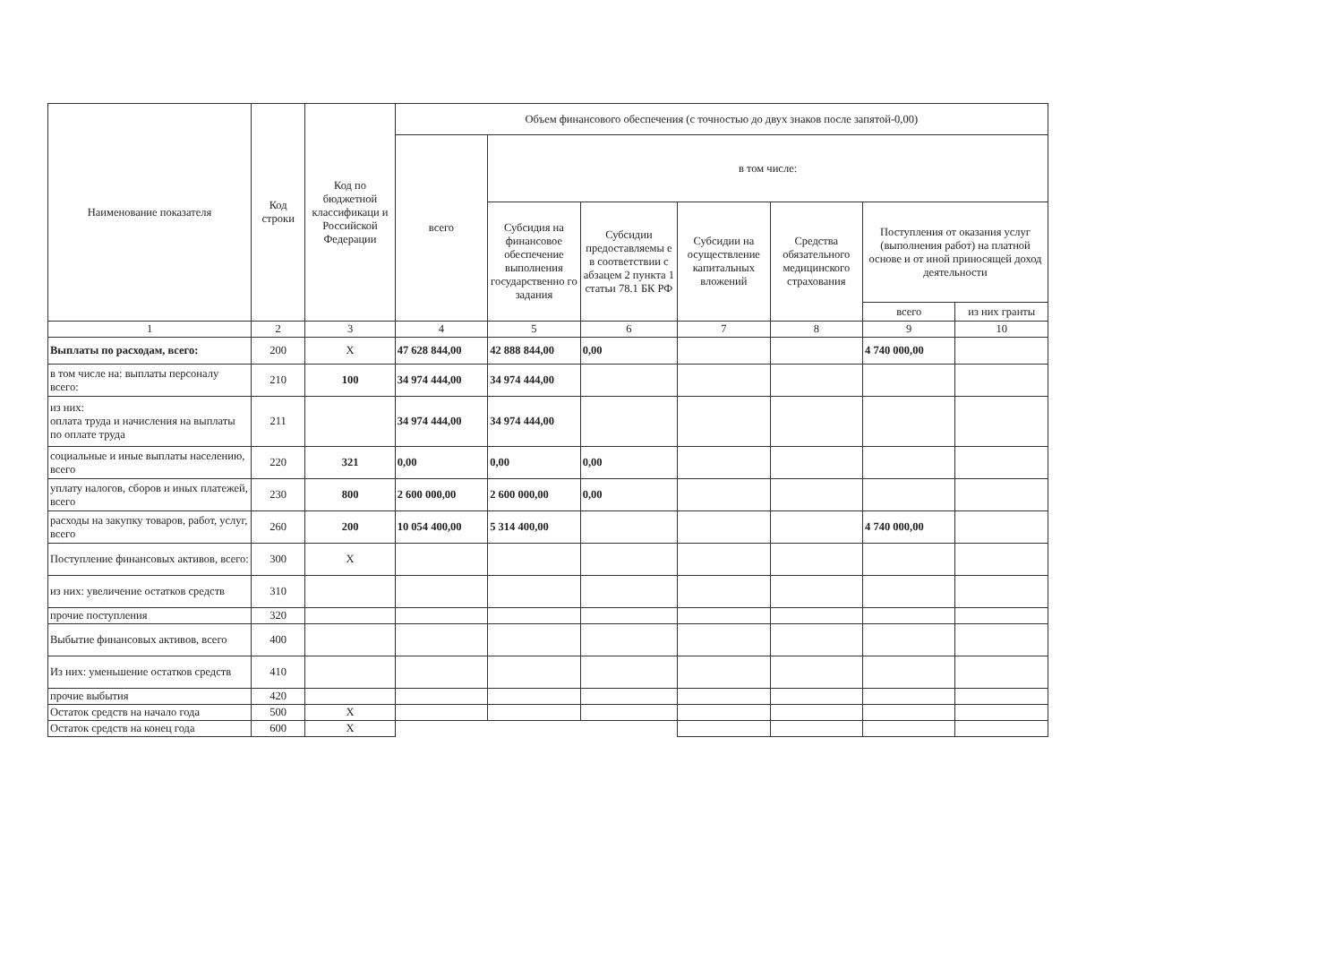| Наименование показателя | Код строки | Код по бюджетной классификаци и Российской Федерации | Объем финансового обеспечения (с точностью до двух знаков после запятой-0,00) | | | | | | |
| --- | --- | --- | --- | --- | --- | --- | --- | --- | --- |
| | | | всего | в том числе: | | | | | |
| | | | | Субсидия на финансовое обеспечение выполнения государственно го задания | Субсидии предоставляемы е в соответствии с абзацем 2 пункта 1 статьи 78.1 БК РФ | Субсидии на осуществление капитальных вложений | Средства обязательного медицинского страхования | Поступления от оказания услуг (выполнения работ) на платной основе и от иной приносящей доход деятельности | |
| | | | | | | | | всего | из них гранты |
| 1 | 2 | 3 | 4 | 5 | 6 | 7 | 8 | 9 | 10 |
| Выплаты по расходам, всего: | 200 | X | 47 628 844,00 | 42 888 844,00 | 0,00 | | | 4 740 000,00 | |
| в том числе на: выплаты персоналу всего: | 210 | 100 | 34 974 444,00 | 34 974 444,00 | | | | | |
| из них: оплата труда и начисления на выплаты по оплате труда | 211 | | 34 974 444,00 | 34 974 444,00 | | | | | |
| социальные и иные выплаты населению, всего | 220 | 321 | 0,00 | 0,00 | 0,00 | | | | |
| уплату налогов, сборов и иных платежей, всего | 230 | 800 | 2 600 000,00 | 2 600 000,00 | 0,00 | | | | |
| расходы на закупку товаров, работ, услуг, всего | 260 | 200 | 10 054 400,00 | 5 314 400,00 | | | | 4 740 000,00 | |
| Поступление финансовых активов, всего: | 300 | X | | | | | | | |
| из них: увеличение остатков средств | 310 | | | | | | | | |
| прочие поступления | 320 | | | | | | | | |
| Выбытие финансовых активов, всего | 400 | | | | | | | | |
| Из них: уменьшение остатков средств | 410 | | | | | | | | |
| прочие выбытия | 420 | | | | | | | | |
| Остаток средств на начало года | 500 | X | | | | | | | |
| Остаток средств на конец года | 600 | X | | | | | | | |